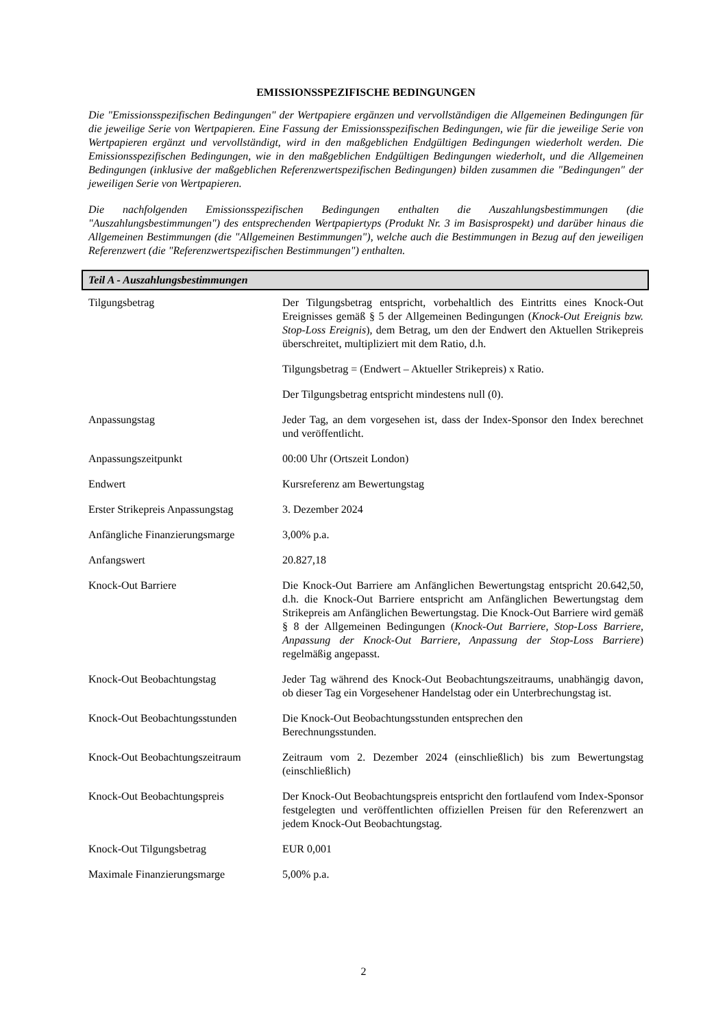EMISSIONSSPEZIFISCHE BEDINGUNGEN
Die "Emissionsspezifischen Bedingungen" der Wertpapiere ergänzen und vervollständigen die Allgemeinen Bedingungen für die jeweilige Serie von Wertpapieren. Eine Fassung der Emissionsspezifischen Bedingungen, wie für die jeweilige Serie von Wertpapieren ergänzt und vervollständigt, wird in den maßgeblichen Endgültigen Bedingungen wiederholt werden. Die Emissionsspezifischen Bedingungen, wie in den maßgeblichen Endgültigen Bedingungen wiederholt, und die Allgemeinen Bedingungen (inklusive der maßgeblichen Referenzwertspezifischen Bedingungen) bilden zusammen die "Bedingungen" der jeweiligen Serie von Wertpapieren.
Die nachfolgenden Emissionsspezifischen Bedingungen enthalten die Auszahlungsbestimmungen (die "Auszahlungsbestimmungen") des entsprechenden Wertpapiertyps (Produkt Nr. 3 im Basisprospekt) und darüber hinaus die Allgemeinen Bestimmungen (die "Allgemeinen Bestimmungen"), welche auch die Bestimmungen in Bezug auf den jeweiligen Referenzwert (die "Referenzwertspezifischen Bestimmungen") enthalten.
Teil A - Auszahlungsbestimmungen
| Tilgungsbetrag | Der Tilgungsbetrag entspricht, vorbehaltlich des Eintritts eines Knock-Out Ereignisses gemäß § 5 der Allgemeinen Bedingungen ( Knock-Out Ereignis bzw. Stop-Loss Ereignis ), dem Betrag, um den der Endwert den Aktuellen Strikepreis überschreitet, multipliziert mit dem Ratio, d.h. Tilgungsbetrag = (Endwert – Aktueller Strikepreis) x Ratio. Der Tilgungsbetrag entspricht mindestens null (0). |
| Anpassungstag | Jeder Tag, an dem vorgesehen ist, dass der Index-Sponsor den Index berechnet und veröffentlicht. |
| Anpassungszeitpunkt | 00:00 Uhr (Ortszeit London) |
| Endwert | Kursreferenz am Bewertungstag |
| Erster Strikepreis Anpassungstag | 3. Dezember 2024 |
| Anfängliche Finanzierungsmarge | 3,00% p.a. |
| Anfangswert | 20.827,18 |
| Knock-Out Barriere | Die Knock-Out Barriere am Anfänglichen Bewertungstag entspricht 20.642,50, d.h. die Knock-Out Barriere entspricht am Anfänglichen Bewertungstag dem Strikepreis am Anfänglichen Bewertungstag. Die Knock-Out Barriere wird gemäß § 8 der Allgemeinen Bedingungen ( Knock-Out Barriere, Stop-Loss Barriere, Anpassung der Knock-Out Barriere, Anpassung der Stop-Loss Barriere ) regelmäßig angepasst. |
| Knock-Out Beobachtungstag | Jeder Tag während des Knock-Out Beobachtungszeitraums, unabhängig davon, ob dieser Tag ein Vorgesehener Handelstag oder ein Unterbrechungstag ist. |
| Knock-Out Beobachtungsstunden | Die Knock-Out Beobachtungsstunden entsprechen den Berechnungsstunden. |
| Knock-Out Beobachtungszeitraum | Zeitraum vom 2. Dezember 2024 (einschließlich) bis zum Bewertungstag (einschließlich) |
| Knock-Out Beobachtungspreis | Der Knock-Out Beobachtungspreis entspricht den fortlaufend vom Index-Sponsor festgelegten und veröffentlichten offiziellen Preisen für den Referenzwert an jedem Knock-Out Beobachtungstag. |
| Knock-Out Tilgungsbetrag | EUR 0,001 |
| Maximale Finanzierungsmarge | 5,00% p.a. |
2